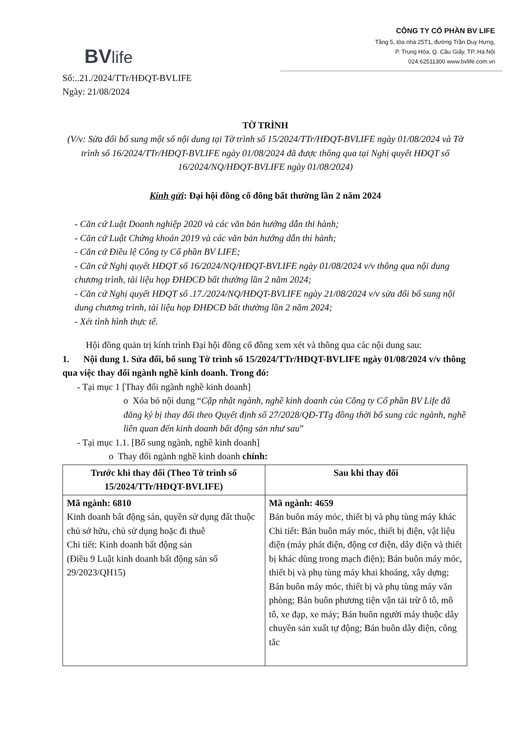BVlife
CÔNG TY CỔ PHẦN BV LIFE
Tầng 5, tòa nhà 25T1, đường Trần Duy Hưng,
P. Trung Hòa, Q. Cầu Giấy, TP. Hà Nội
024.62511300 www.bvlife.com.vn
Số:..21./2024/TTr/HĐQT-BVLIFE
Ngày: 21/08/2024
TỜ TRÌNH
(V/v: Sửa đổi bổ sung một số nội dung tại Tờ trình số 15/2024/TTr/HĐQT-BVLIFE ngày 01/08/2024 và Tờ trình số 16/2024/TTr/HĐQT-BVLIFE ngày 01/08/2024 đã được thông qua tại Nghị quyết HĐQT số 16/2024/NQ/HĐQT-BVLIFE ngày 01/08/2024)
Kính gửi: Đại hội đồng cổ đông bất thường lần 2 năm 2024
- Căn cứ Luật Doanh nghiệp 2020 và các văn bản hướng dẫn thi hành;
- Căn cứ Luật Chứng khoán 2019 và các văn bản hướng dẫn thi hành;
- Căn cứ Điều lệ Công ty Cổ phần BV LIFE;
- Căn cứ Nghị quyết HĐQT số 16/2024/NQ/HĐQT-BVLIFE ngày 01/08/2024 v/v thông qua nội dung chương trình, tài liệu họp ĐHĐCĐ bất thường lần 2 năm 2024;
- Căn cứ Nghị quyết HĐQT số .17./2024/NQ/HĐQT-BVLIFE ngày 21/08/2024 v/v sửa đổi bổ sung nội dung chương trình, tài liệu họp ĐHĐCĐ bất thường lần 2 năm 2024;
- Xét tình hình thực tế.
Hội đồng quản trị kính trình Đại hội đồng cổ đông xem xét và thông qua các nội dung sau:
1. Nội dung 1. Sửa đổi, bổ sung Tờ trình số 15/2024/TTr/HĐQT-BVLIFE ngày 01/08/2024 v/v thông qua việc thay đổi ngành nghề kinh doanh. Trong đó:
- Tại mục 1 [Thay đổi ngành nghề kinh doanh]
o Xóa bỏ nội dung “Cập nhật ngành, nghề kinh doanh của Công ty Cổ phần BV Life đã đăng ký bị thay đổi theo Quyết định số 27/2028/QĐ-TTg đồng thời bổ sung các ngành, nghề liên quan đến kinh doanh bất động sản như sau”
- Tại mục 1.1. [Bổ sung ngành, nghề kinh doanh]
o Thay đổi ngành nghề kinh doanh chính:
| Trước khi thay đổi (Theo Tờ trình số 15/2024/TTr/HĐQT-BVLIFE) | Sau khi thay đổi |
| --- | --- |
| Mã ngành: 6810 Kinh doanh bất động sản, quyền sử dụng đất thuộc chủ sở hữu, chủ sử dụng hoặc đi thuê Chi tiết: Kinh doanh bất động sản (Điều 9 Luật kinh doanh bất động sản số 29/2023/QH15) | Mã ngành: 4659 Bán buôn máy móc, thiết bị và phụ tùng máy khác Chi tiết: Bán buôn máy móc, thiết bị điện, vật liệu điện (máy phát điện, động cơ điện, dây điện và thiết bị khác dùng trong mạch điện); Bán buôn máy móc, thiết bị và phụ tùng máy khai khoáng, xây dựng; Bán buôn máy móc, thiết bị và phụ tùng máy văn phòng; Bán buôn phương tiện vận tải trừ ô tô, mô tô, xe đạp, xe máy; Bán buôn người máy thuộc dây chuyền sản xuất tự động; Bán buôn dây điện, công tắc |